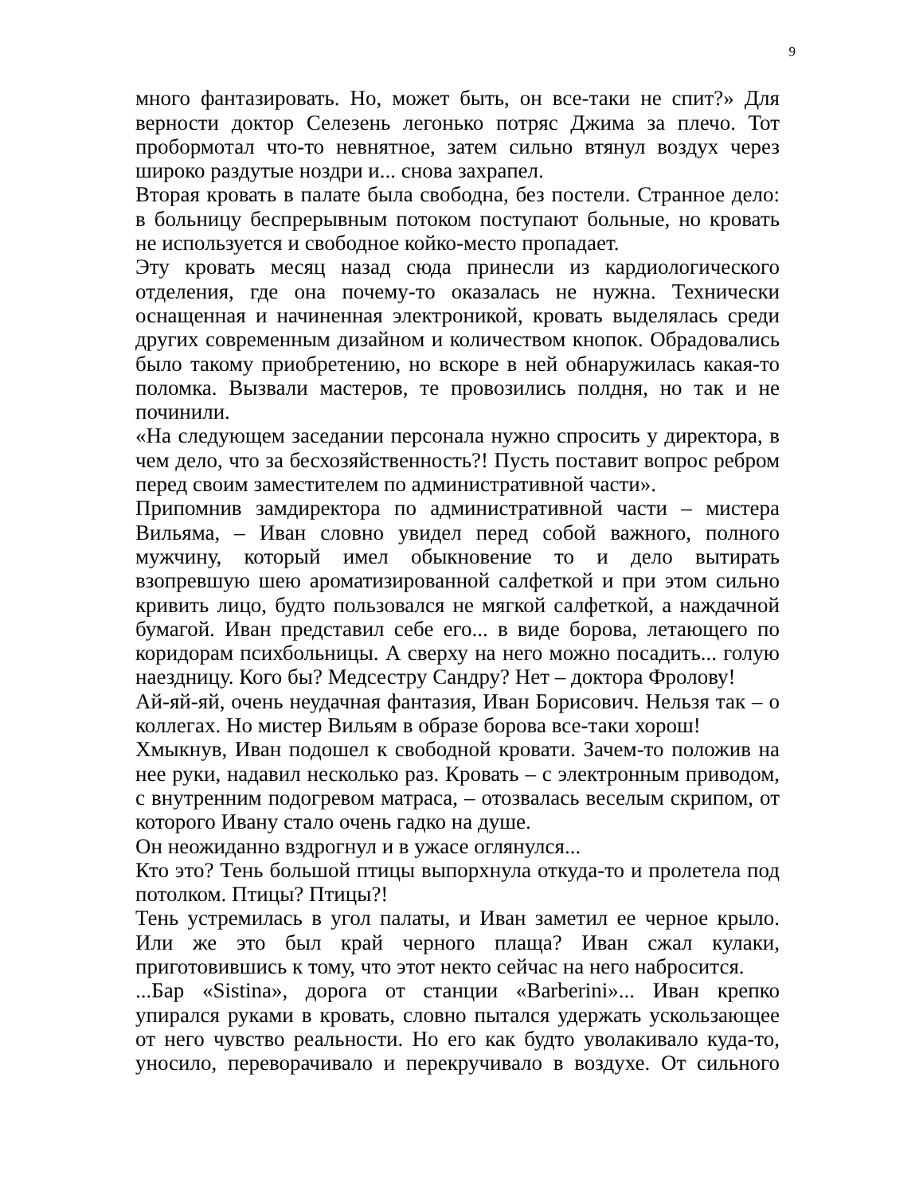9
много фантазировать. Но, может быть, он все-таки не спит?» Для верности доктор Селезень легонько потряс Джима за плечо. Тот пробормотал что-то невнятное, затем сильно втянул воздух через широко раздутые ноздри и... снова захрапел.
Вторая кровать в палате была свободна, без постели. Странное дело: в больницу беспрерывным потоком поступают больные, но кровать не используется и свободное койко-место пропадает.
Эту кровать месяц назад сюда принесли из кардиологического отделения, где она почему-то оказалась не нужна. Технически оснащенная и начиненная электроникой, кровать выделялась среди других современным дизайном и количеством кнопок. Обрадовались было такому приобретению, но вскоре в ней обнаружилась какая-то поломка. Вызвали мастеров, те провозились полдня, но так и не починили.
«На следующем заседании персонала нужно спросить у директора, в чем дело, что за бесхозяйственность?! Пусть поставит вопрос ребром перед своим заместителем по административной части».
Припомнив замдиректора по административной части – мистера Вильяма, – Иван словно увидел перед собой важного, полного мужчину, который имел обыкновение то и дело вытирать взопревшую шею ароматизированной салфеткой и при этом сильно кривить лицо, будто пользовался не мягкой салфеткой, а наждачной бумагой. Иван представил себе его... в виде борова, летающего по коридорам психбольницы. А сверху на него можно посадить... голую наездницу. Кого бы? Медсестру Сандру? Нет – доктора Фролову!
Ай-яй-яй, очень неудачная фантазия, Иван Борисович. Нельзя так – о коллегах. Но мистер Вильям в образе борова все-таки хорош!
Хмыкнув, Иван подошел к свободной кровати. Зачем-то положив на нее руки, надавил несколько раз. Кровать – с электронным приводом, с внутренним подогревом матраса, – отозвалась веселым скрипом, от которого Ивану стало очень гадко на душе.
Он неожиданно вздрогнул и в ужасе оглянулся...
Кто это? Тень большой птицы выпорхнула откуда-то и пролетела под потолком. Птицы? Птицы?!
Тень устремилась в угол палаты, и Иван заметил ее черное крыло. Или же это был край черного плаща? Иван сжал кулаки, приготовившись к тому, что этот некто сейчас на него набросится.
...Бар «Sistina», дорога от станции «Barberini»... Иван крепко упирался руками в кровать, словно пытался удержать ускользающее от него чувство реальности. Но его как будто уволакивало куда-то, уносило, переворачивало и перекручивало в воздухе. От сильного